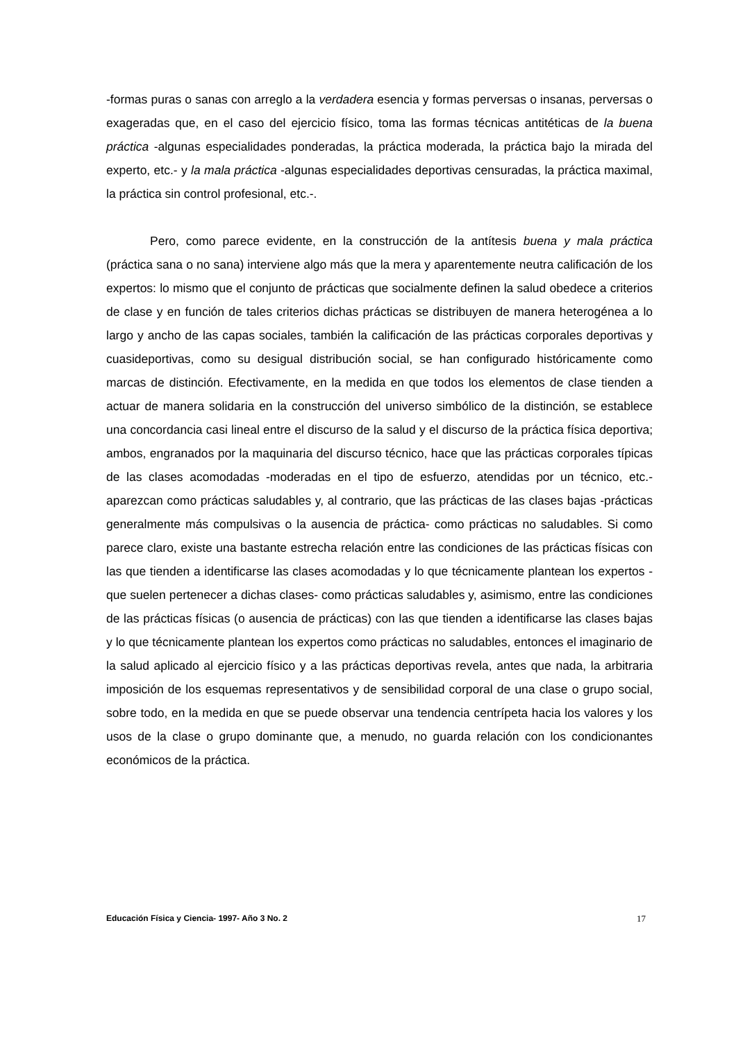-formas puras o sanas con arreglo a la verdadera esencia y formas perversas o insanas, perversas o exageradas que, en el caso del ejercicio físico, toma las formas técnicas antitéticas de la buena práctica -algunas especialidades ponderadas, la práctica moderada, la práctica bajo la mirada del experto, etc.- y la mala práctica -algunas especialidades deportivas censuradas, la práctica maximal, la práctica sin control profesional, etc.-.
Pero, como parece evidente, en la construcción de la antítesis buena y mala práctica (práctica sana o no sana) interviene algo más que la mera y aparentemente neutra calificación de los expertos: lo mismo que el conjunto de prácticas que socialmente definen la salud obedece a criterios de clase y en función de tales criterios dichas prácticas se distribuyen de manera heterogénea a lo largo y ancho de las capas sociales, también la calificación de las prácticas corporales deportivas y cuasideportivas, como su desigual distribución social, se han configurado históricamente como marcas de distinción. Efectivamente, en la medida en que todos los elementos de clase tienden a actuar de manera solidaria en la construcción del universo simbólico de la distinción, se establece una concordancia casi lineal entre el discurso de la salud y el discurso de la práctica física deportiva; ambos, engranados por la maquinaria del discurso técnico, hace que las prácticas corporales típicas de las clases acomodadas -moderadas en el tipo de esfuerzo, atendidas por un técnico, etc.- aparezcan como prácticas saludables y, al contrario, que las prácticas de las clases bajas -prácticas generalmente más compulsivas o la ausencia de práctica- como prácticas no saludables. Si como parece claro, existe una bastante estrecha relación entre las condiciones de las prácticas físicas con las que tienden a identificarse las clases acomodadas y lo que técnicamente plantean los expertos -que suelen pertenecer a dichas clases- como prácticas saludables y, asimismo, entre las condiciones de las prácticas físicas (o ausencia de prácticas) con las que tienden a identificarse las clases bajas y lo que técnicamente plantean los expertos como prácticas no saludables, entonces el imaginario de la salud aplicado al ejercicio físico y a las prácticas deportivas revela, antes que nada, la arbitraria imposición de los esquemas representativos y de sensibilidad corporal de una clase o grupo social, sobre todo, en la medida en que se puede observar una tendencia centrípeta hacia los valores y los usos de la clase o grupo dominante que, a menudo, no guarda relación con los condicionantes económicos de la práctica.
Educación Física y Ciencia- 1997- Año 3 No. 2 17